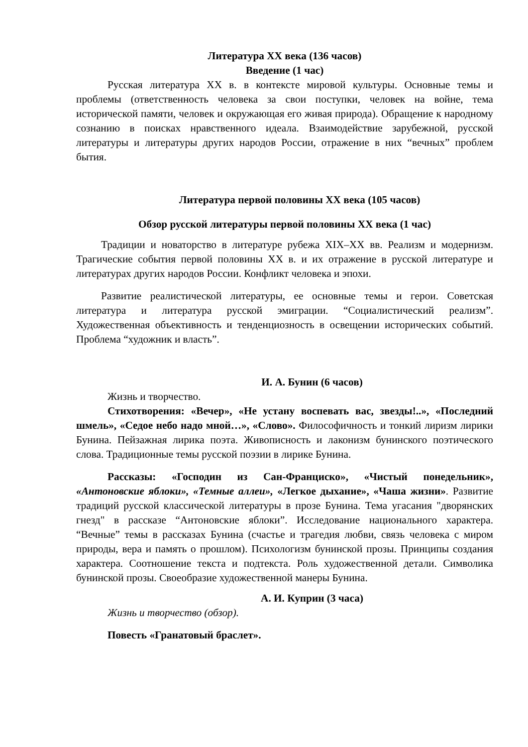Литература XX века (136 часов)
Введение (1 час)
Русская литература XX в. в контексте мировой культуры. Основные темы и проблемы (ответственность человека за свои поступки, человек на войне, тема исторической памяти, человек и окружающая его живая природа). Обращение к народному сознанию в поисках нравственного идеала. Взаимодействие зарубежной, русской литературы и литературы других народов России, отражение в них “вечных” проблем бытия.
Литература первой половины XX века (105 часов)
Обзор русской литературы первой половины XX века (1 час)
Традиции и новаторство в литературе рубежа XIX–XX вв. Реализм и модернизм. Трагические события первой половины XX в. и их отражение в русской литературе и литературах других народов России. Конфликт человека и эпохи.
Развитие реалистической литературы, ее основные темы и герои. Советская литература и литература русской эмиграции. “Социалистический реализм”. Художественная объективность и тенденциозность в освещении исторических событий. Проблема “художник и власть”.
И. А. Бунин (6 часов)
Жизнь и творчество.
Стихотворения: «Вечер», «Не устану воспевать вас, звезды!..», «Последний шмель», «Седое небо надо мной…», «Слово». Философичность и тонкий лиризм лирики Бунина. Пейзажная лирика поэта. Живописность и лаконизм бунинского поэтического слова. Традиционные темы русской поэзии в лирике Бунина.
Рассказы: «Господин из Сан-Франциско», «Чистый понедельник», «Антоновские яблоки», «Темные аллеи», «Легкое дыхание», «Чаша жизни». Развитие традиций русской классической литературы в прозе Бунина. Тема угасания "дворянских гнезд" в рассказе “Антоновские яблоки”. Исследование национального характера. “Вечные” темы в рассказах Бунина (счастье и трагедия любви, связь человека с миром природы, вера и память о прошлом). Психологизм бунинской прозы. Принципы создания характера. Соотношение текста и подтекста. Роль художественной детали. Символика бунинской прозы. Своеобразие художественной манеры Бунина.
А. И. Куприн (3 часа)
Жизнь и творчество (обзор).
Повесть «Гранатовый браслет».